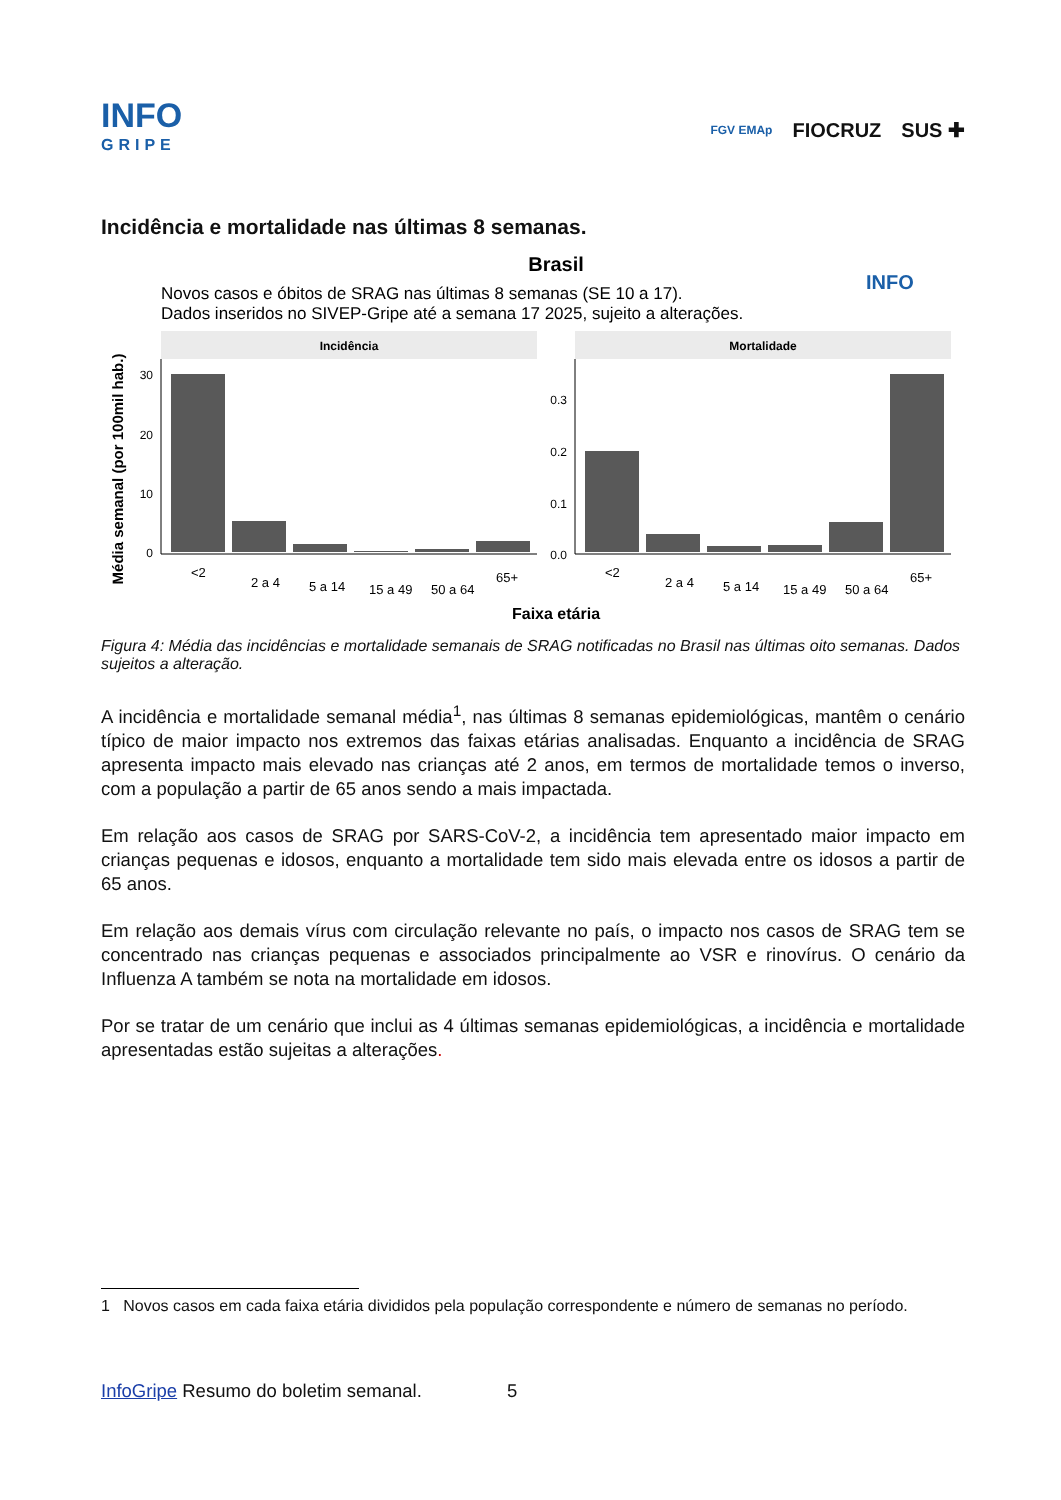INFO
GRIPE
FGV EMAp FIOCRUZ SUS ✚
Incidência e mortalidade nas últimas 8 semanas.
Brasil
Novos casos e óbitos de SRAG nas últimas 8 semanas (SE 10 a 17).
Dados inseridos no SIVEP-Gripe até a semana 17 2025, sujeito a alterações.
INFO
Incidência
Mortalidade
Média semanal (por 100mil hab.)
30
20
10
0
0.3
0.2
0.1
0.0
<2
2 a 4
5 a 14
15 a 49
50 a 64
65+
<2
2 a 4
5 a 14
15 a 49
50 a 64
65+
Faixa etária
Figura 4: Média das incidências e mortalidade semanais de SRAG notificadas no Brasil nas últimas oito semanas. Dados sujeitos a alteração.
A incidência e mortalidade semanal média<sup>1</sup>, nas últimas 8 semanas epidemiológicas, mantêm o cenário típico de maior impacto nos extremos das faixas etárias analisadas. Enquanto a incidência de SRAG apresenta impacto mais elevado nas crianças até 2 anos, em termos de mortalidade temos o inverso, com a população a partir de 65 anos sendo a mais impactada.
Em relação aos casos de SRAG por SARS-CoV-2, a incidência tem apresentado maior impacto em crianças pequenas e idosos, enquanto a mortalidade tem sido mais elevada entre os idosos a partir de 65 anos.
Em relação aos demais vírus com circulação relevante no país, o impacto nos casos de SRAG tem se concentrado nas crianças pequenas e associados principalmente ao VSR e rinovírus. O cenário da Influenza A também se nota na mortalidade em idosos.
Por se tratar de um cenário que inclui as 4 últimas semanas epidemiológicas, a incidência e mortalidade apresentadas estão sujeitas a alterações.
1 Novos casos em cada faixa etária divididos pela população correspondente e número de semanas no período.
InfoGripe Resumo do boletim semanal. 5